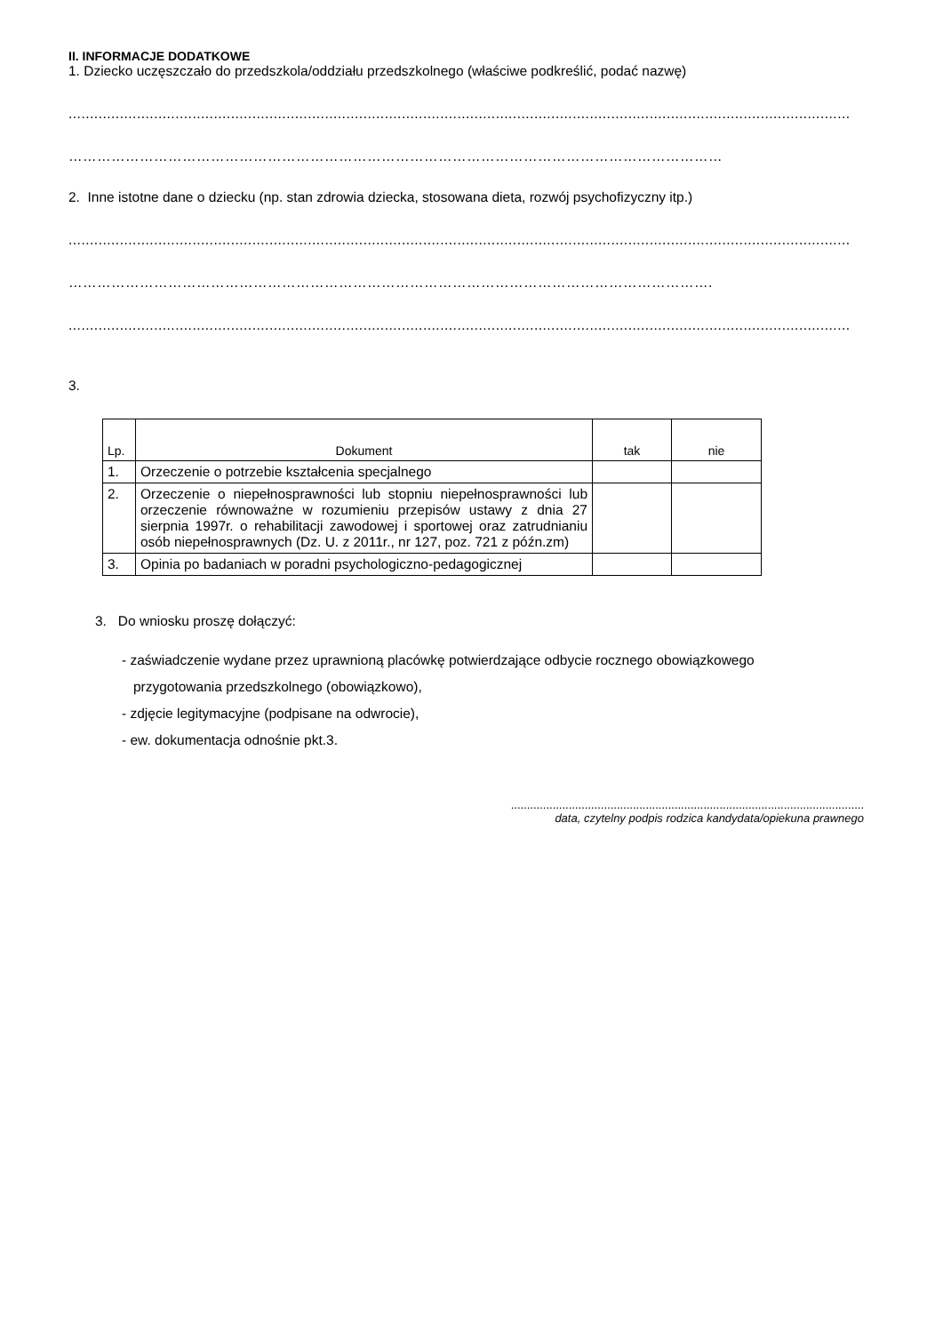II. INFORMACJE DODATKOWE
1. Dziecko uczęszczało do przedszkola/oddziału przedszkolnego (właściwe podkreślić, podać nazwę)
.......................................................................................................................................................................................
…………………………………………………………………………………………………………………………
2. Inne istotne dane o dziecku (np. stan zdrowia dziecka, stosowana dieta, rozwój psychofizyczny itp.)
.......................................................................................................................................................................................
……………………………………………………………………………………………………………………….
.......................................................................................................................................................................................
3.
| Lp. | Dokument | tak | nie |
| --- | --- | --- | --- |
| 1. | Orzeczenie o potrzebie kształcenia specjalnego | | |
| 2. | Orzeczenie o niepełnosprawności lub stopniu niepełnosprawności lub orzeczenie równoważne w rozumieniu przepisów ustawy z dnia 27 sierpnia 1997r. o rehabilitacji zawodowej i sportowej oraz zatrudnianiu osób niepełnosprawnych (Dz. U. z 2011r., nr 127, poz. 721 z późn.zm) | | |
| 3. | Opinia po badaniach w poradni psychologiczno-pedagogicznej | | |
3. Do wniosku proszę dołączyć:
- zaświadczenie wydane przez uprawnioną placówkę potwierdzające odbycie rocznego obowiązkowego
przygotowania przedszkolnego (obowiązkowo),
- zdjęcie legitymacyjne (podpisane na odwrocie),
- ew. dokumentacja odnośnie pkt.3.
..............................................................................................................
data, czytelny podpis rodzica kandydata/opiekuna prawnego